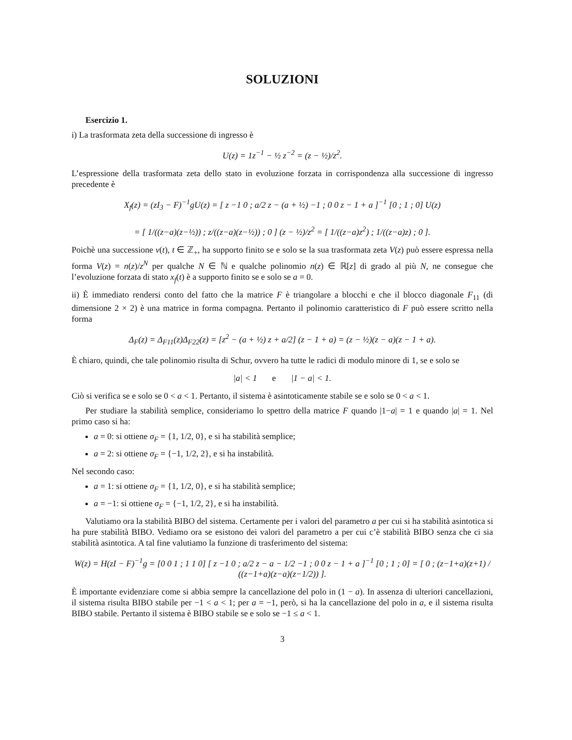SOLUZIONI
Esercizio 1.
i) La trasformata zeta della successione di ingresso è
U(z) = 1z<sup>−1</sup> − ½ z<sup>−2</sup> = (z − ½)/z<sup>2</sup>.
L’espressione della trasformata zeta dello stato in evoluzione forzata in corrispondenza alla successione di ingresso precedente è
X<sub>f</sub>(z) = (zI<sub>3</sub> − F)<sup>−1</sup>gU(z) = [ z −1 0 ; a/2 z − (a + ½) −1 ; 0 0 z − 1 + a ]<sup>−1</sup> [0 ; 1 ; 0] U(z)
= [ 1/((z−a)(z−½)) ; z/((z−a)(z−½)) ; 0 ] (z − ½)/z<sup>2</sup> = [ 1/((z−a)z<sup>2</sup>) ; 1/((z−a)z) ; 0 ].
Poichè una successione v(t), t ∈ ℤ<sub>+</sub>, ha supporto finito se e solo se la sua trasformata zeta V(z) può essere espressa nella forma V(z) = n(z)/z<sup>N</sup> per qualche N ∈ ℕ e qualche polinomio n(z) ∈ ℝ[z] di grado al più N, ne consegue che l’evoluzione forzata di stato x<sub>f</sub>(t) è a supporto finito se e solo se a = 0.
ii) È immediato rendersi conto del fatto che la matrice F è triangolare a blocchi e che il blocco diagonale F<sub>11</sub> (di dimensione 2 × 2) è una matrice in forma compagna. Pertanto il polinomio caratteristico di F può essere scritto nella forma
Δ<sub>F</sub>(z) = Δ<sub>F11</sub>(z)Δ<sub>F22</sub>(z) = [z<sup>2</sup> − (a + ½) z + a/2] (z − 1 + a) = (z − ½)(z − a)(z − 1 + a).
È chiaro, quindi, che tale polinomio risulta di Schur, ovvero ha tutte le radici di modulo minore di 1, se e solo se
|a| < 1 e |1 − a| < 1.
Ciò si verifica se e solo se 0 < a < 1. Pertanto, il sistema è asintoticamente stabile se e solo se 0 < a < 1.
Per studiare la stabilità semplice, consideriamo lo spettro della matrice F quando |1−a| = 1 e quando |a| = 1. Nel primo caso si ha:
a = 0: si ottiene σ<sub>F</sub> = {1, 1/2, 0}, e si ha stabilità semplice;
a = 2: si ottiene σ<sub>F</sub> = {−1, 1/2, 2}, e si ha instabilità.
Nel secondo caso:
a = 1: si ottiene σ<sub>F</sub> = {1, 1/2, 0}, e si ha stabilità semplice;
a = −1: si ottiene σ<sub>F</sub> = {−1, 1/2, 2}, e si ha instabilità.
Valutiamo ora la stabilità BIBO del sistema. Certamente per i valori del parametro a per cui si ha stabilità asintotica si ha pure stabilità BIBO. Vediamo ora se esistono dei valori del parametro a per cui c’è stabilità BIBO senza che ci sia stabilità asintotica. A tal fine valutiamo la funzione di trasferimento del sistema:
W(z) = H(zI − F)<sup>−1</sup>g = [0 0 1 ; 1 1 0] [ z −1 0 ; a/2 z − a − 1/2 −1 ; 0 0 z − 1 + a ]<sup>−1</sup> [0 ; 1 ; 0] = [ 0 ; (z−1+a)(z+1) / ((z−1+a)(z−a)(z−1/2)) ].
È importante evidenziare come si abbia sempre la cancellazione del polo in (1 − a). In assenza di ulteriori cancellazioni, il sistema risulta BIBO stabile per −1 < a < 1; per a = −1, però, si ha la cancellazione del polo in a, e il sistema risulta BIBO stabile. Pertanto il sistema è BIBO stabile se e solo se −1 ≤ a < 1.
3